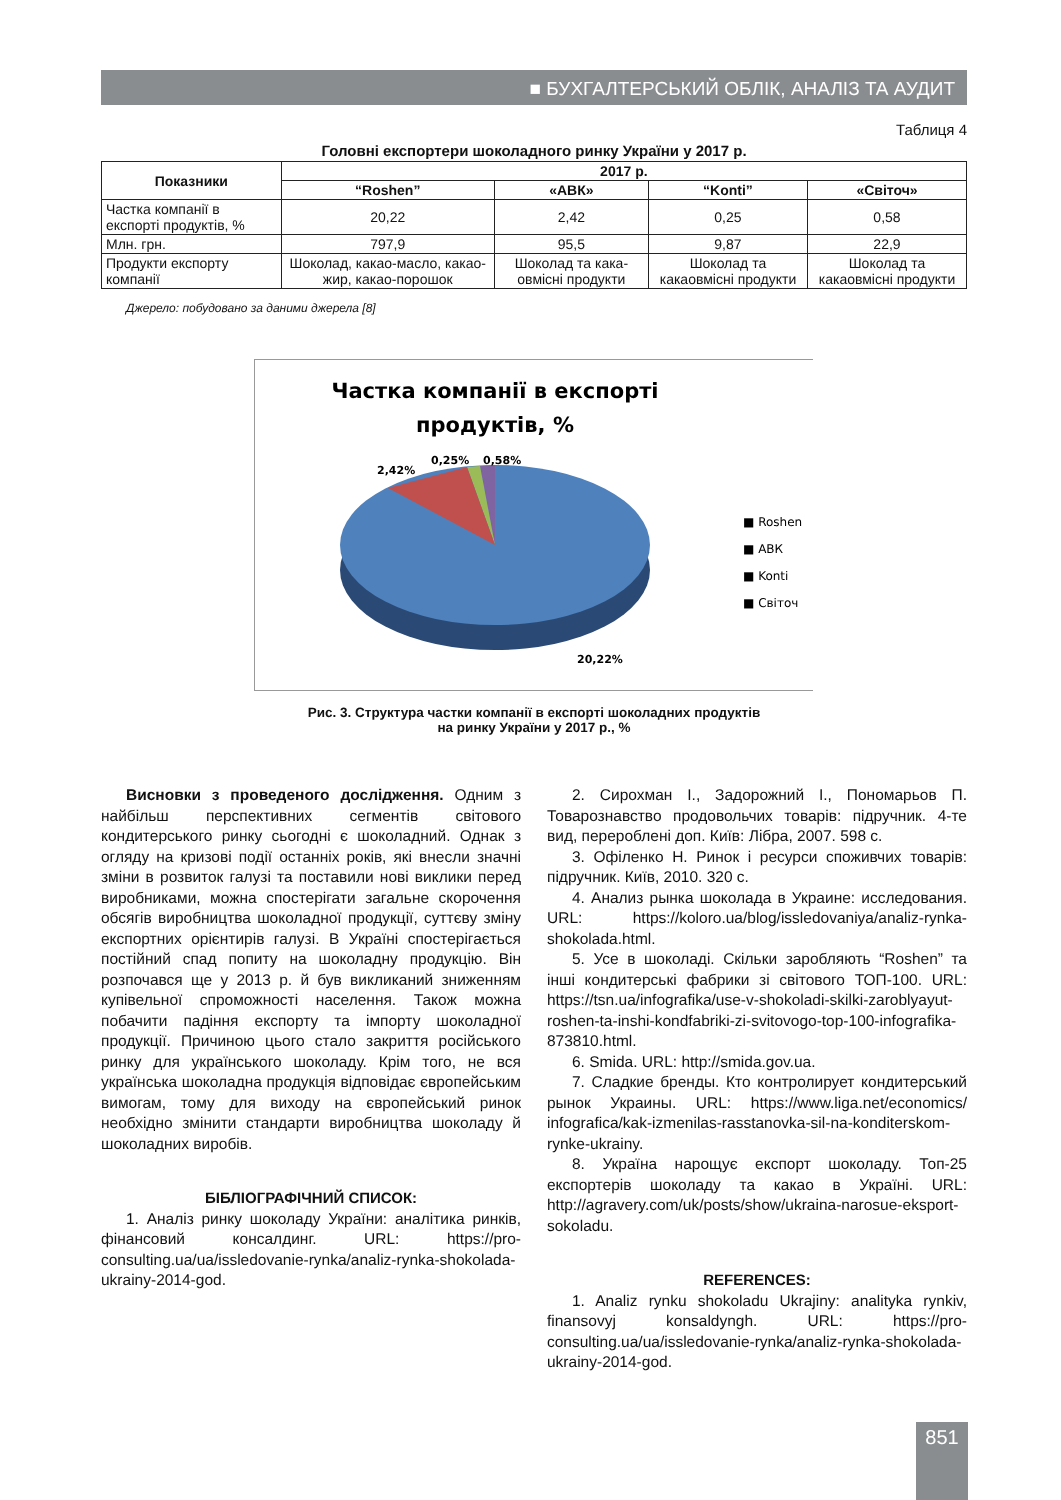■ БУХГАЛТЕРСЬКИЙ ОБЛІК, АНАЛІЗ ТА АУДИТ
Таблиця 4
Головні експортери шоколадного ринку України у 2017 р.
| Показники | 2017 р. | | | |
| --- | --- | --- | --- | --- |
| | “Roshen” | «АВК» | “Konti” | «Світоч» |
| Частка компанії в експорті продуктів, % | 20,22 | 2,42 | 0,25 | 0,58 |
| Млн. грн. | 797,9 | 95,5 | 9,87 | 22,9 |
| Продукти експорту компанії | Шоколад, какао-масло, какао-жир, какао-порошок | Шоколад та кака-овмісні продукти | Шоколад та какаовмісні продукти | Шоколад та какаовмісні продукти |
Джерело: побудовано за даними джерела [8]
Частка компанії в експорті
продуктів, %
2,42%
0,25%
0,58%
20,22%
■ Roshen
■ АВК
■ Konti
■ Світоч
Рис. 3. Структура частки компанії в експорті шоколадних продуктів
на ринку України у 2017 р., %
Висновки з проведеного дослідження. Одним з найбільш перспективних сегментів світового кондитерського ринку сьогодні є шоколадний. Однак з огляду на кризові події останніх років, які внесли значні зміни в розвиток галузі та поставили нові виклики перед виробниками, можна спостерігати загальне скорочення обсягів виробництва шоколадної продукції, суттєву зміну експортних орієнтирів галузі. В Україні спостерігається постійний спад попиту на шоколадну продукцію. Він розпочався ще у 2013 р. й був викликаний зниженням купівельної спроможності населення. Також можна побачити падіння експорту та імпорту шоколадної продукції. Причиною цього стало закриття російського ринку для українського шоколаду. Крім того, не вся українська шоколадна продукція відповідає європейським вимогам, тому для виходу на європейський ринок необхідно змінити стандарти виробництва шоколаду й шоколадних виробів.
БІБЛІОГРАФІЧНИЙ СПИСОК:
1. Аналіз ринку шоколаду України: аналітика ринків, фінансовий консалдинг. URL: https://pro-consulting.ua/ua/issledovanie-rynka/analiz-rynka-shokolada-ukrainy-2014-god.
2. Сирохман І., Задорожний І., Пономарьов П. Товарознавство продовольчих товарів: підручник. 4-те вид, перероблені доп. Київ: Лібра, 2007. 598 с.
3. Офіленко Н. Ринок і ресурси споживчих товарів: підручник. Київ, 2010. 320 с.
4. Анализ рынка шоколада в Украине: исследования. URL: https://koloro.ua/blog/issledovaniya/analiz-rynka-shokolada.html.
5. Усе в шоколаді. Скільки заробляють “Roshen” та інші кондитерські фабрики зі світового ТОП-100. URL: https://tsn.ua/infografika/use-v-shokoladi-skilki-zaroblyayut-roshen-ta-inshi-kondfabriki-zi-svitovogo-top-100-infografika-873810.html.
6. Smida. URL: http://smida.gov.ua.
7. Сладкие бренды. Кто контролирует кондитерський рынок Украины. URL: https://www.liga.net/economics/ infografica/kak-izmenilas-rasstanovka-sil-na-konditerskom-rynke-ukrainy.
8. Україна нарощує експорт шоколаду. Топ-25 експортерів шоколаду та какао в Україні. URL: http://agravery.com/uk/posts/show/ukraina-narosue-eksport-sokoladu.
REFERENCES:
1. Analiz rynku shokoladu Ukrajiny: analityka rynkiv, finansovyj konsaldyngh. URL: https://pro-consulting.ua/ua/issledovanie-rynka/analiz-rynka-shokolada-ukrainy-2014-god.
851